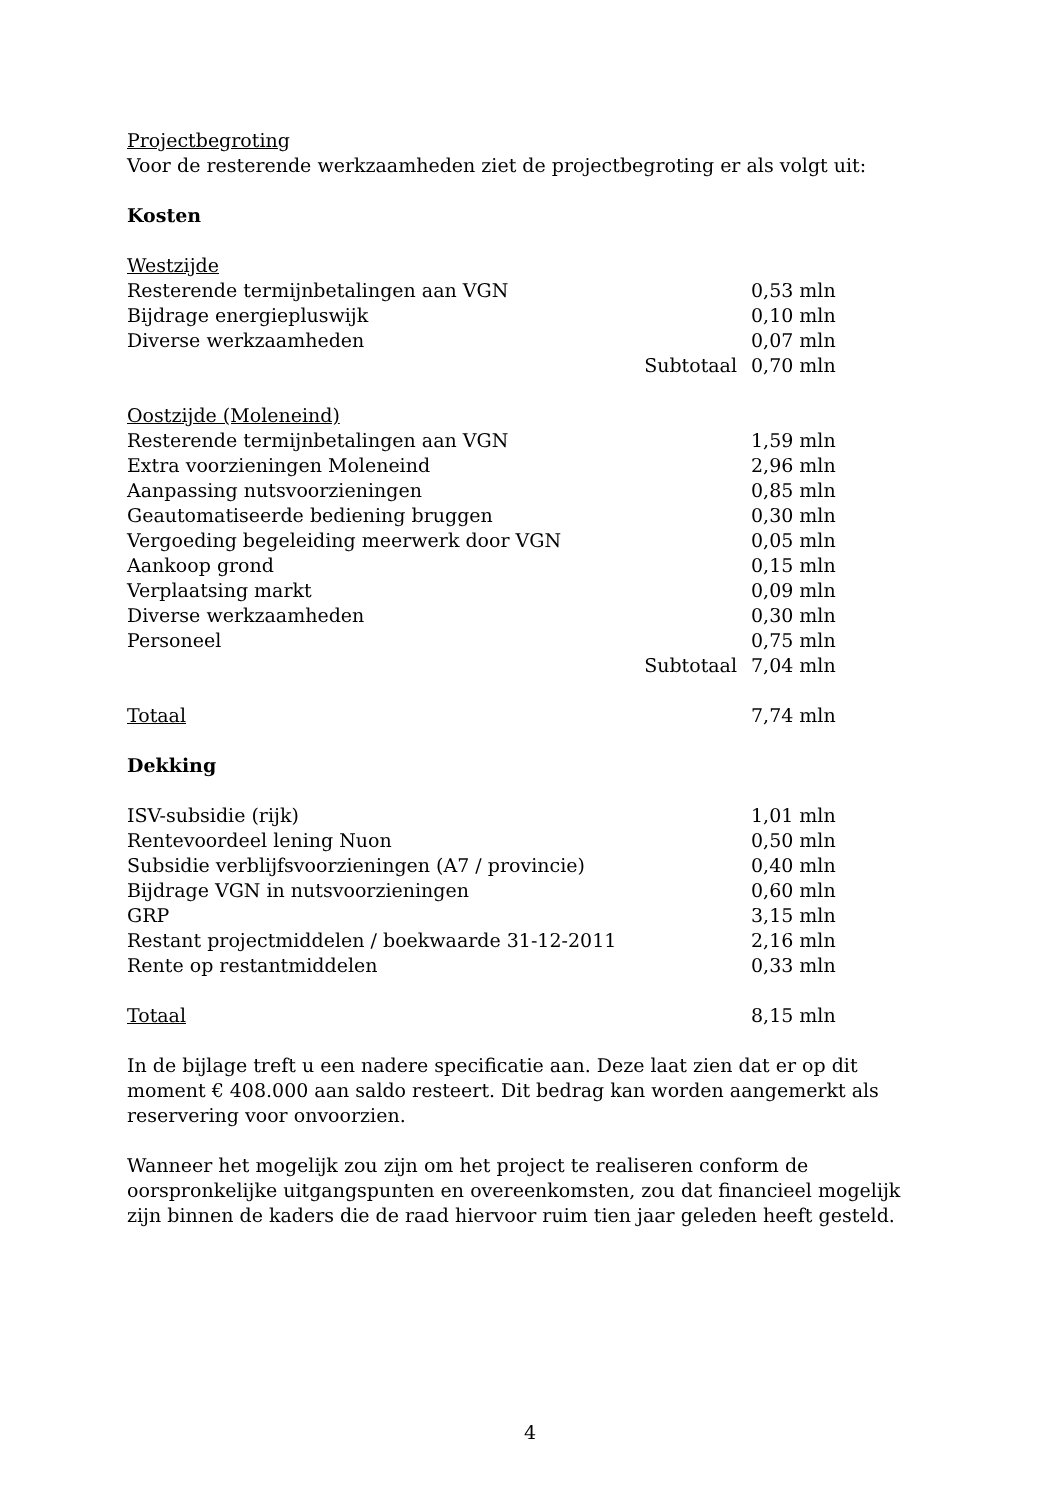Projectbegroting
Voor de resterende werkzaamheden ziet de projectbegroting er als volgt uit:
Kosten
| Westzijde | | |
| Resterende termijnbetalingen aan VGN | | 0,53 mln |
| Bijdrage energiepluswijk | | 0,10 mln |
| Diverse werkzaamheden | | 0,07 mln |
| | Subtotaal | 0,70 mln |
| Oostzijde (Moleneind) | | |
| Resterende termijnbetalingen aan VGN | | 1,59 mln |
| Extra voorzieningen Moleneind | | 2,96 mln |
| Aanpassing nutsvoorzieningen | | 0,85 mln |
| Geautomatiseerde bediening bruggen | | 0,30 mln |
| Vergoeding begeleiding meerwerk door VGN | | 0,05 mln |
| Aankoop grond | | 0,15 mln |
| Verplaatsing markt | | 0,09 mln |
| Diverse werkzaamheden | | 0,30 mln |
| Personeel | | 0,75 mln |
| | Subtotaal | 7,04 mln |
| Totaal | | 7,74 mln |
Dekking
| ISV-subsidie (rijk) | | 1,01 mln |
| Rentevoordeel lening Nuon | | 0,50 mln |
| Subsidie verblijfsvoorzieningen (A7 / provincie) | | 0,40 mln |
| Bijdrage VGN in nutsvoorzieningen | | 0,60 mln |
| GRP | | 3,15 mln |
| Restant projectmiddelen / boekwaarde 31-12-2011 | | 2,16 mln |
| Rente op restantmiddelen | | 0,33 mln |
| Totaal | | 8,15 mln |
In de bijlage treft u een nadere specificatie aan. Deze laat zien dat er op dit moment € 408.000 aan saldo resteert. Dit bedrag kan worden aangemerkt als reservering voor onvoorzien.
Wanneer het mogelijk zou zijn om het project te realiseren conform de oorspronkelijke uitgangspunten en overeenkomsten, zou dat financieel mogelijk zijn binnen de kaders die de raad hiervoor ruim tien jaar geleden heeft gesteld.
4